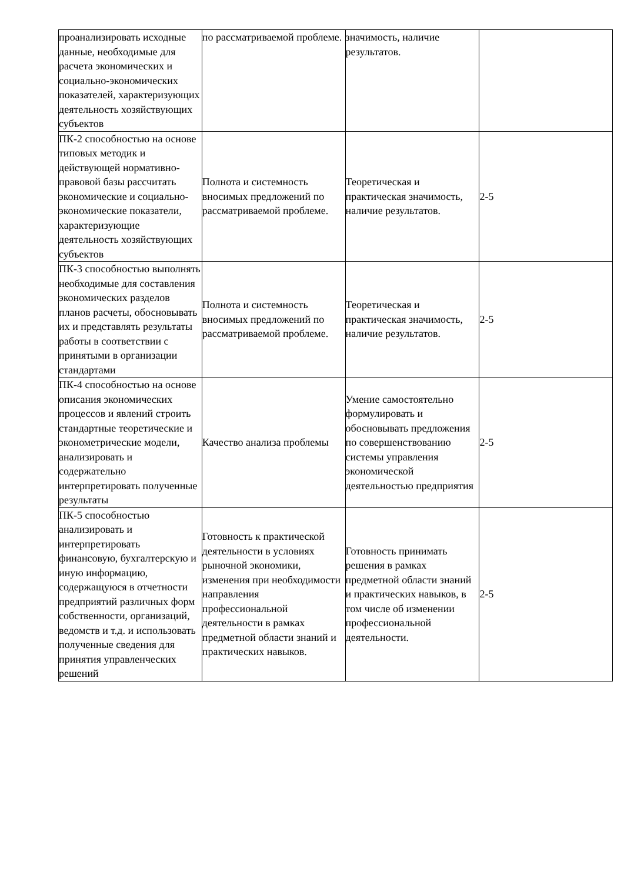| проанализировать исходные данные, необходимые для расчета экономических и социально-экономических показателей, характеризующих деятельность хозяйствующих субъектов | по рассматриваемой проблеме. | значимость, наличие результатов. | |
| ПК-2 способностью на основе типовых методик и действующей нормативно-правовой базы рассчитать экономические и социально-экономические показатели, характеризующие деятельность хозяйствующих субъектов | Полнота и системность вносимых предложений по рассматриваемой проблеме. | Теоретическая и практическая значимость, наличие результатов. | 2-5 |
| ПК-3 способностью выполнять необходимые для составления экономических разделов планов расчеты, обосновывать их и представлять результаты работы в соответствии с принятыми в организации стандартами | Полнота и системность вносимых предложений по рассматриваемой проблеме. | Теоретическая и практическая значимость, наличие результатов. | 2-5 |
| ПК-4 способностью на основе описания экономических процессов и явлений строить стандартные теоретические и эконометрические модели, анализировать и содержательно интерпретировать полученные результаты | Качество анализа проблемы | Умение самостоятельно формулировать и обосновывать предложения по совершенствованию системы управления экономической деятельностью предприятия | 2-5 |
| ПК-5 способностью анализировать и интерпретировать финансовую, бухгалтерскую и иную информацию, содержащуюся в отчетности предприятий различных форм собственности, организаций, ведомств и т.д. и использовать полученные сведения для принятия управленческих решений | Готовность к практической деятельности в условиях рыночной экономики, изменения при необходимости направления профессиональной деятельности в рамках предметной области знаний и практических навыков. | Готовность принимать решения в рамках предметной области знаний и практических навыков, в том числе об изменении профессиональной деятельности. | 2-5 |